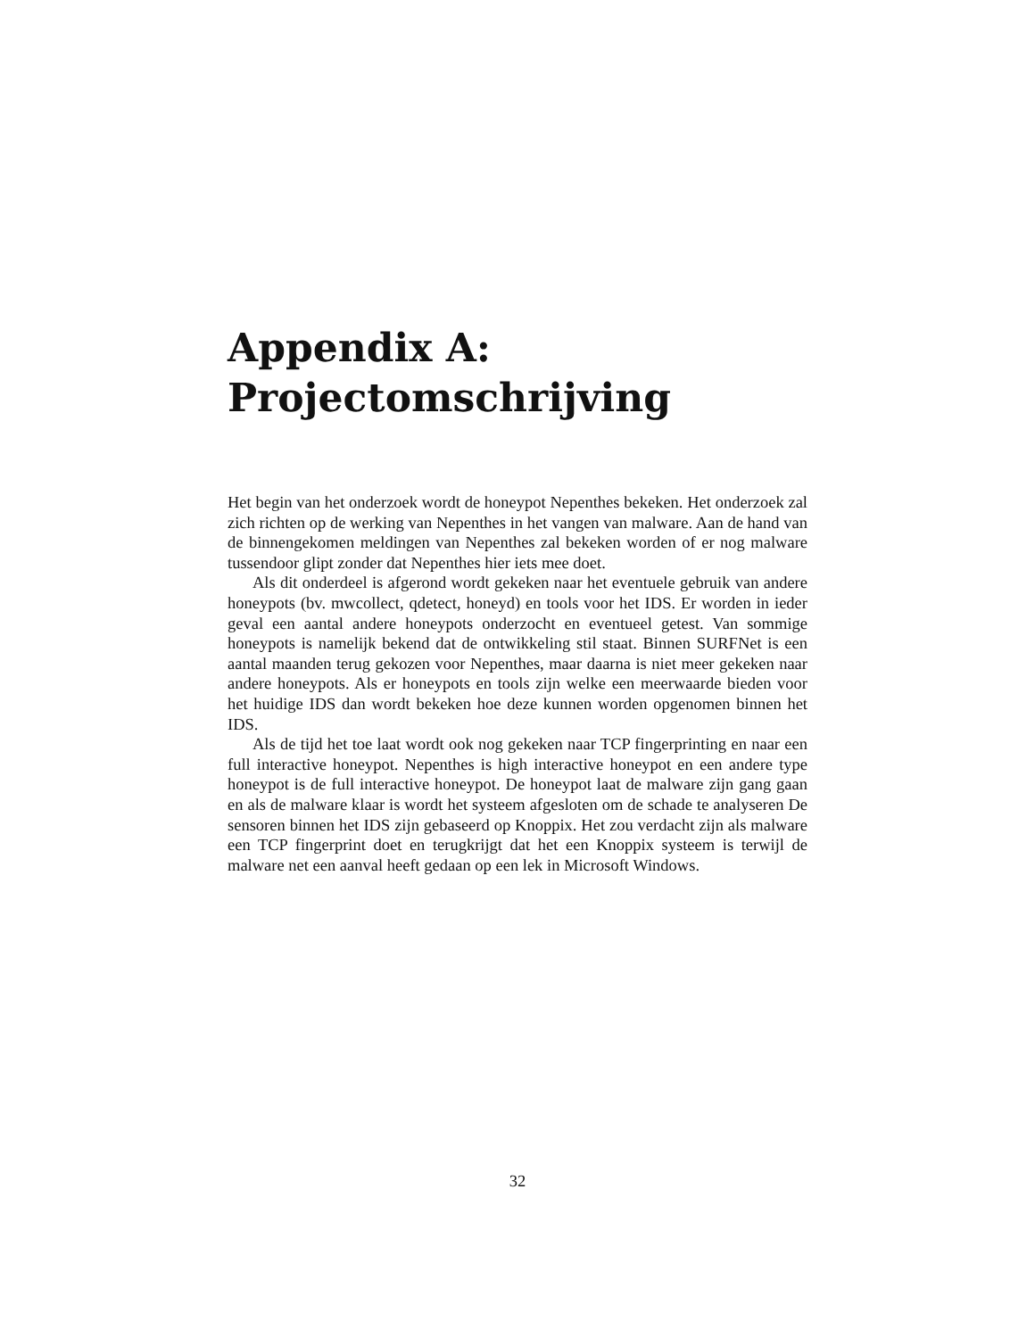Appendix A:
Projectomschrijving
Het begin van het onderzoek wordt de honeypot Nepenthes bekeken. Het onderzoek zal zich richten op de werking van Nepenthes in het vangen van malware. Aan de hand van de binnengekomen meldingen van Nepenthes zal bekeken worden of er nog malware tussendoor glipt zonder dat Nepenthes hier iets mee doet.
Als dit onderdeel is afgerond wordt gekeken naar het eventuele gebruik van andere honeypots (bv. mwcollect, qdetect, honeyd) en tools voor het IDS. Er worden in ieder geval een aantal andere honeypots onderzocht en eventueel getest. Van sommige honeypots is namelijk bekend dat de ontwikkeling stil staat. Binnen SURFNet is een aantal maanden terug gekozen voor Nepenthes, maar daarna is niet meer gekeken naar andere honeypots. Als er honeypots en tools zijn welke een meerwaarde bieden voor het huidige IDS dan wordt bekeken hoe deze kunnen worden opgenomen binnen het IDS.
Als de tijd het toe laat wordt ook nog gekeken naar TCP fingerprinting en naar een full interactive honeypot. Nepenthes is high interactive honeypot en een andere type honeypot is de full interactive honeypot. De honeypot laat de malware zijn gang gaan en als de malware klaar is wordt het systeem afgesloten om de schade te analyseren De sensoren binnen het IDS zijn gebaseerd op Knoppix. Het zou verdacht zijn als malware een TCP fingerprint doet en terugkrijgt dat het een Knoppix systeem is terwijl de malware net een aanval heeft gedaan op een lek in Microsoft Windows.
32